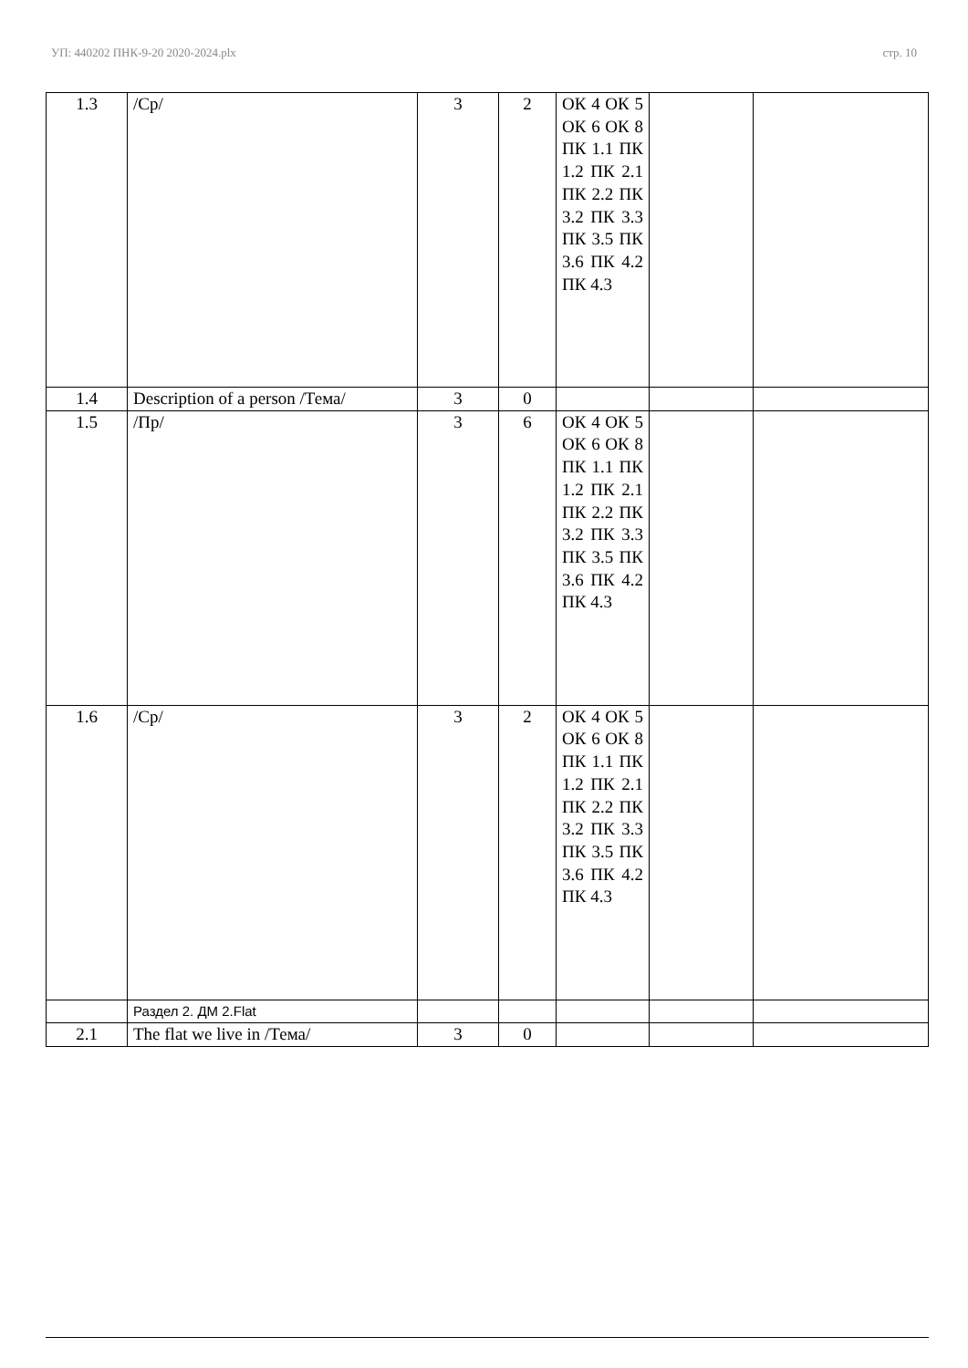УП: 440202 ПНК-9-20 2020-2024.plx стр. 10
| 1.3 | /Ср/ | 3 | 2 | ОК 4 ОК 5 ОК 6 ОК 8 ПК 1.1 ПК 1.2 ПК 2.1 ПК 2.2 ПК 3.2 ПК 3.3 ПК 3.5 ПК 3.6 ПК 4.2 ПК 4.3 | | |
| 1.4 | Description of a person /Тема/ | 3 | 0 | | | |
| 1.5 | /Пр/ | 3 | 6 | ОК 4 ОК 5 ОК 6 ОК 8 ПК 1.1 ПК 1.2 ПК 2.1 ПК 2.2 ПК 3.2 ПК 3.3 ПК 3.5 ПК 3.6 ПК 4.2 ПК 4.3 | | |
| 1.6 | /Ср/ | 3 | 2 | ОК 4 ОК 5 ОК 6 ОК 8 ПК 1.1 ПК 1.2 ПК 2.1 ПК 2.2 ПК 3.2 ПК 3.3 ПК 3.5 ПК 3.6 ПК 4.2 ПК 4.3 | | |
| | Раздел 2. ДМ 2.Flat | | | | | |
| 2.1 | The flat we live in /Тема/ | 3 | 0 | | | |